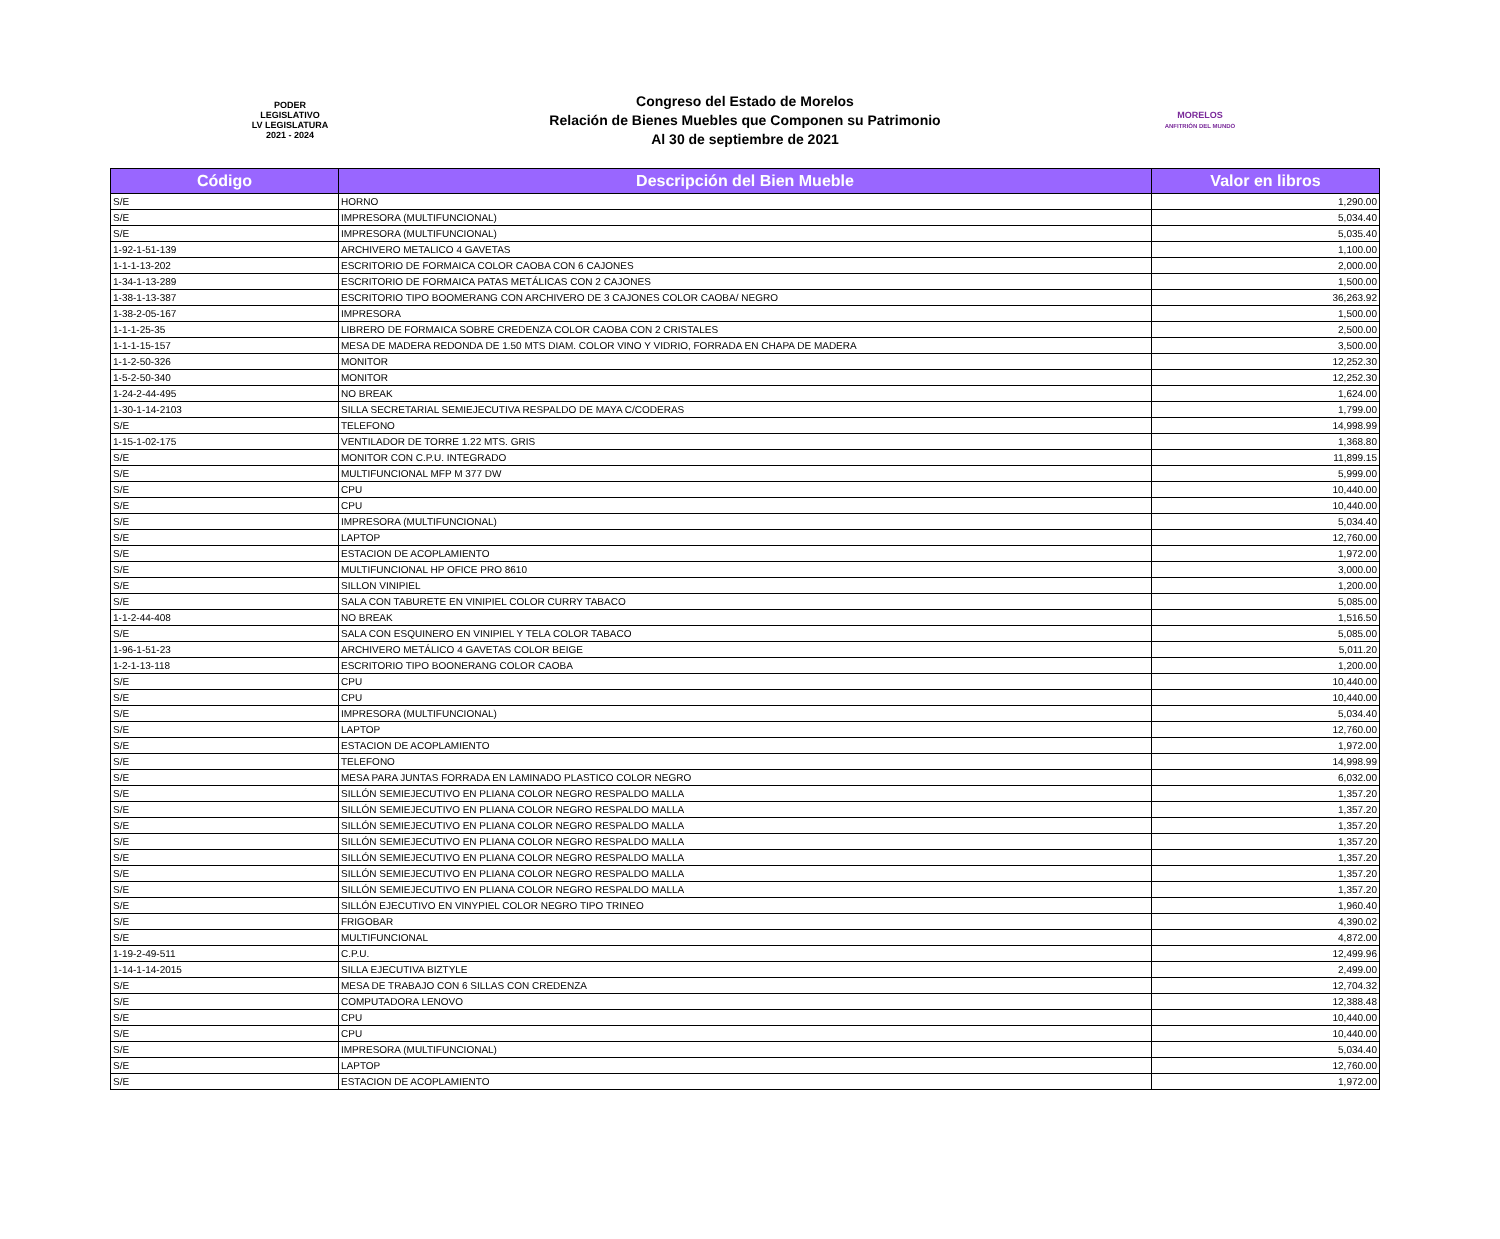PODER
LEGISLATIVO
LV LEGISLATURA
2021 - 2024
Congreso del Estado de Morelos
Relación de Bienes Muebles que Componen su Patrimonio
Al 30 de septiembre de 2021
MORELOS
ANFITRIÓN DEL MUNDO
| Código | Descripción del Bien Mueble | Valor en libros |
| --- | --- | --- |
| S/E | HORNO | 1,290.00 |
| S/E | IMPRESORA (MULTIFUNCIONAL) | 5,034.40 |
| S/E | IMPRESORA (MULTIFUNCIONAL) | 5,035.40 |
| 1-92-1-51-139 | ARCHIVERO METALICO 4 GAVETAS | 1,100.00 |
| 1-1-1-13-202 | ESCRITORIO DE FORMAICA COLOR CAOBA CON 6 CAJONES | 2,000.00 |
| 1-34-1-13-289 | ESCRITORIO DE FORMAICA PATAS METÁLICAS CON 2 CAJONES | 1,500.00 |
| 1-38-1-13-387 | ESCRITORIO TIPO BOOMERANG CON ARCHIVERO DE 3 CAJONES COLOR CAOBA/ NEGRO | 36,263.92 |
| 1-38-2-05-167 | IMPRESORA | 1,500.00 |
| 1-1-1-25-35 | LIBRERO DE FORMAICA SOBRE CREDENZA COLOR CAOBA CON 2 CRISTALES | 2,500.00 |
| 1-1-1-15-157 | MESA DE MADERA REDONDA DE 1.50 MTS DIAM. COLOR VINO Y VIDRIO, FORRADA EN CHAPA DE MADERA | 3,500.00 |
| 1-1-2-50-326 | MONITOR | 12,252.30 |
| 1-5-2-50-340 | MONITOR | 12,252.30 |
| 1-24-2-44-495 | NO BREAK | 1,624.00 |
| 1-30-1-14-2103 | SILLA SECRETARIAL SEMIEJECUTIVA RESPALDO DE MAYA C/CODERAS | 1,799.00 |
| S/E | TELEFONO | 14,998.99 |
| 1-15-1-02-175 | VENTILADOR DE TORRE 1.22 MTS. GRIS | 1,368.80 |
| S/E | MONITOR CON C.P.U. INTEGRADO | 11,899.15 |
| S/E | MULTIFUNCIONAL MFP M 377 DW | 5,999.00 |
| S/E | CPU | 10,440.00 |
| S/E | CPU | 10,440.00 |
| S/E | IMPRESORA (MULTIFUNCIONAL) | 5,034.40 |
| S/E | LAPTOP | 12,760.00 |
| S/E | ESTACION DE ACOPLAMIENTO | 1,972.00 |
| S/E | MULTIFUNCIONAL HP OFICE PRO 8610 | 3,000.00 |
| S/E | SILLON VINIPIEL | 1,200.00 |
| S/E | SALA CON TABURETE EN VINIPIEL COLOR CURRY TABACO | 5,085.00 |
| 1-1-2-44-408 | NO BREAK | 1,516.50 |
| S/E | SALA CON ESQUINERO EN VINIPIEL Y TELA COLOR TABACO | 5,085.00 |
| 1-96-1-51-23 | ARCHIVERO METÁLICO 4 GAVETAS COLOR BEIGE | 5,011.20 |
| 1-2-1-13-118 | ESCRITORIO TIPO BOONERANG COLOR CAOBA | 1,200.00 |
| S/E | CPU | 10,440.00 |
| S/E | CPU | 10,440.00 |
| S/E | IMPRESORA (MULTIFUNCIONAL) | 5,034.40 |
| S/E | LAPTOP | 12,760.00 |
| S/E | ESTACION DE ACOPLAMIENTO | 1,972.00 |
| S/E | TELEFONO | 14,998.99 |
| S/E | MESA PARA JUNTAS FORRADA EN LAMINADO PLASTICO COLOR NEGRO | 6,032.00 |
| S/E | SILLÓN SEMIEJECUTIVO EN PLIANA COLOR NEGRO RESPALDO MALLA | 1,357.20 |
| S/E | SILLÓN SEMIEJECUTIVO EN PLIANA COLOR NEGRO RESPALDO MALLA | 1,357.20 |
| S/E | SILLÓN SEMIEJECUTIVO EN PLIANA COLOR NEGRO RESPALDO MALLA | 1,357.20 |
| S/E | SILLÓN SEMIEJECUTIVO EN PLIANA COLOR NEGRO RESPALDO MALLA | 1,357.20 |
| S/E | SILLÓN SEMIEJECUTIVO EN PLIANA COLOR NEGRO RESPALDO MALLA | 1,357.20 |
| S/E | SILLÓN SEMIEJECUTIVO EN PLIANA COLOR NEGRO RESPALDO MALLA | 1,357.20 |
| S/E | SILLÓN SEMIEJECUTIVO EN PLIANA COLOR NEGRO RESPALDO MALLA | 1,357.20 |
| S/E | SILLÓN EJECUTIVO EN VINYPIEL COLOR NEGRO TIPO TRINEO | 1,960.40 |
| S/E | FRIGOBAR | 4,390.02 |
| S/E | MULTIFUNCIONAL | 4,872.00 |
| 1-19-2-49-511 | C.P.U. | 12,499.96 |
| 1-14-1-14-2015 | SILLA EJECUTIVA BIZTYLE | 2,499.00 |
| S/E | MESA DE TRABAJO CON 6 SILLAS CON CREDENZA | 12,704.32 |
| S/E | COMPUTADORA LENOVO | 12,388.48 |
| S/E | CPU | 10,440.00 |
| S/E | CPU | 10,440.00 |
| S/E | IMPRESORA (MULTIFUNCIONAL) | 5,034.40 |
| S/E | LAPTOP | 12,760.00 |
| S/E | ESTACION DE ACOPLAMIENTO | 1,972.00 |